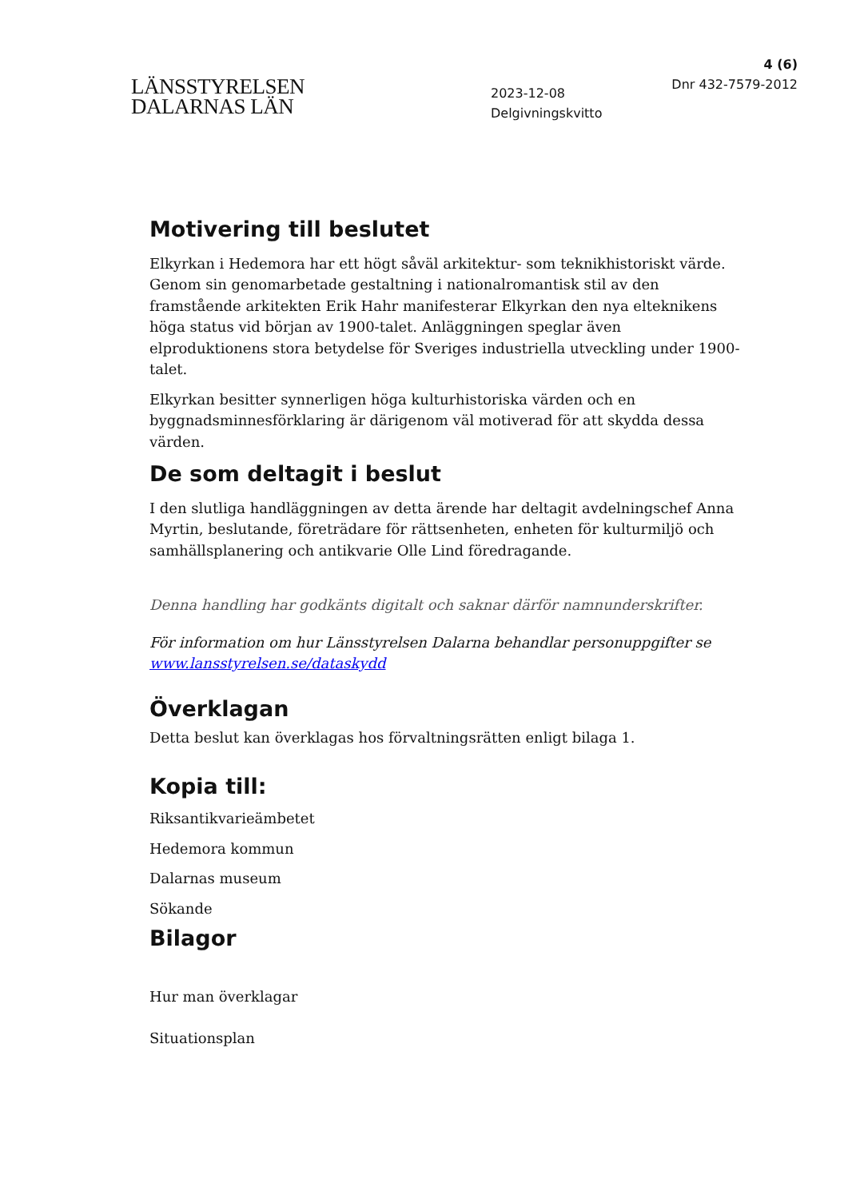LÄNSSTYRELSEN
DALARNAS LÄN
2023-12-08
Delgivningskvitto
4 (6)
Dnr 432-7579-2012
Motivering till beslutet
Elkyrkan i Hedemora har ett högt såväl arkitektur- som teknikhistoriskt värde. Genom sin genomarbetade gestaltning i nationalromantisk stil av den framstående arkitekten Erik Hahr manifesterar Elkyrkan den nya elteknikens höga status vid början av 1900-talet. Anläggningen speglar även elproduktionens stora betydelse för Sveriges industriella utveckling under 1900-talet.
Elkyrkan besitter synnerligen höga kulturhistoriska värden och en byggnadsminnesförklaring är därigenom väl motiverad för att skydda dessa värden.
De som deltagit i beslut
I den slutliga handläggningen av detta ärende har deltagit avdelningschef Anna Myrtin, beslutande, företrädare för rättsenheten, enheten för kulturmiljö och samhällsplanering och antikvarie Olle Lind föredragande.
Denna handling har godkänts digitalt och saknar därför namnunderskrifter.
För information om hur Länsstyrelsen Dalarna behandlar personuppgifter se www.lansstyrelsen.se/dataskydd
Överklagan
Detta beslut kan överklagas hos förvaltningsrätten enligt bilaga 1.
Kopia till:
Riksantikvarieämbetet
Hedemora kommun
Dalarnas museum
Sökande
Bilagor
Hur man överklagar
Situationsplan